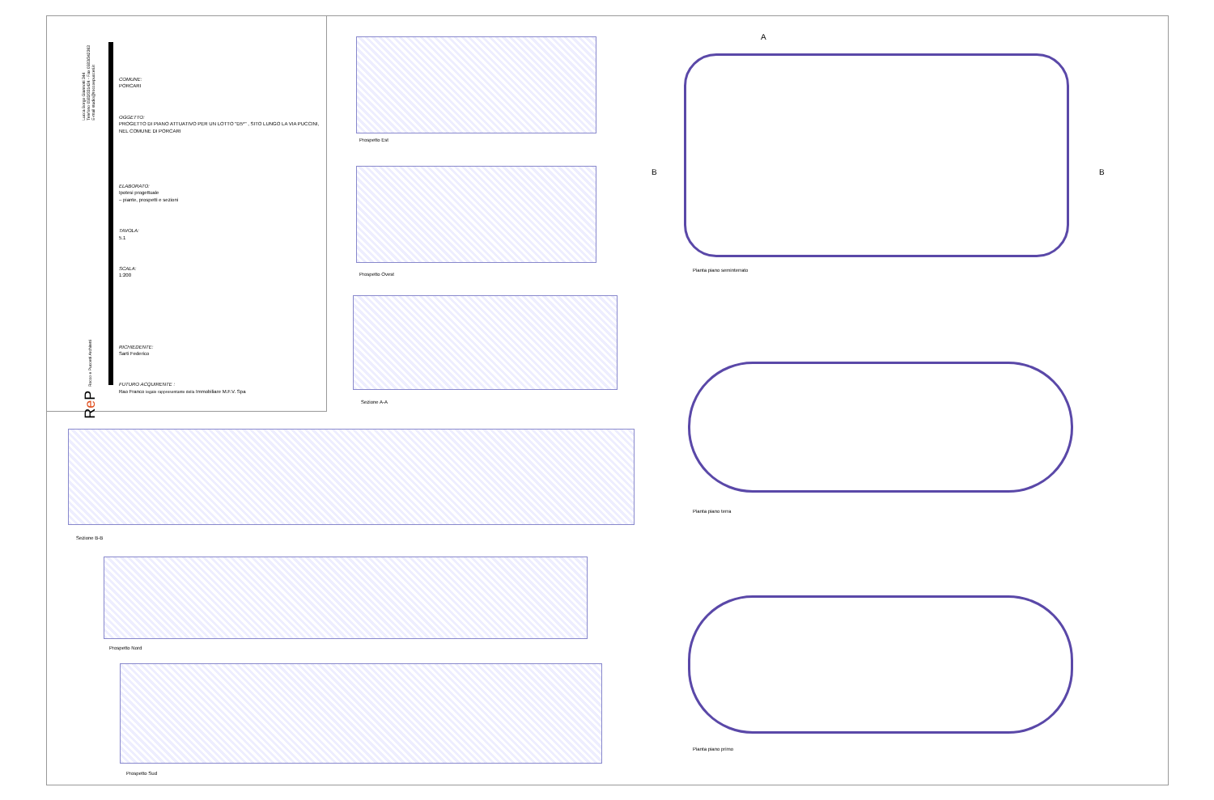Lucca Borgo Giannotti 344
Telefono 0583/331424 - Fax 0583/342363
E-mail studio@roccoepucceti.it
Re P Rocco e Puccetti Architetti
COMUNE:
PORCARI
OGGETTO:
PROGETTO DI PIANO ATTUATIVO PER UN LOTTO "D5*" , SITO LUNGO LA VIA PUCCINI, NEL COMUNE DI PORCARI
ELABORATO:
Ipotesi progettuale
– piante, prospetti e sezioni
TAVOLA:
5.1
SCALA:
1:200
RICHIEDENTE:
Sarti Federico
FUTURO ACQUIRENTE :
Rao Franco legale rappresentante della Immobiliare M.F.V. Spa
Prospetto Est
Prospetto Ovest
Sezione A-A
Sezione B-B
Prospetto Nord
Prospetto Sud
Pianta piano seminterrato
Pianta piano terra
Pianta piano primo
A
B B